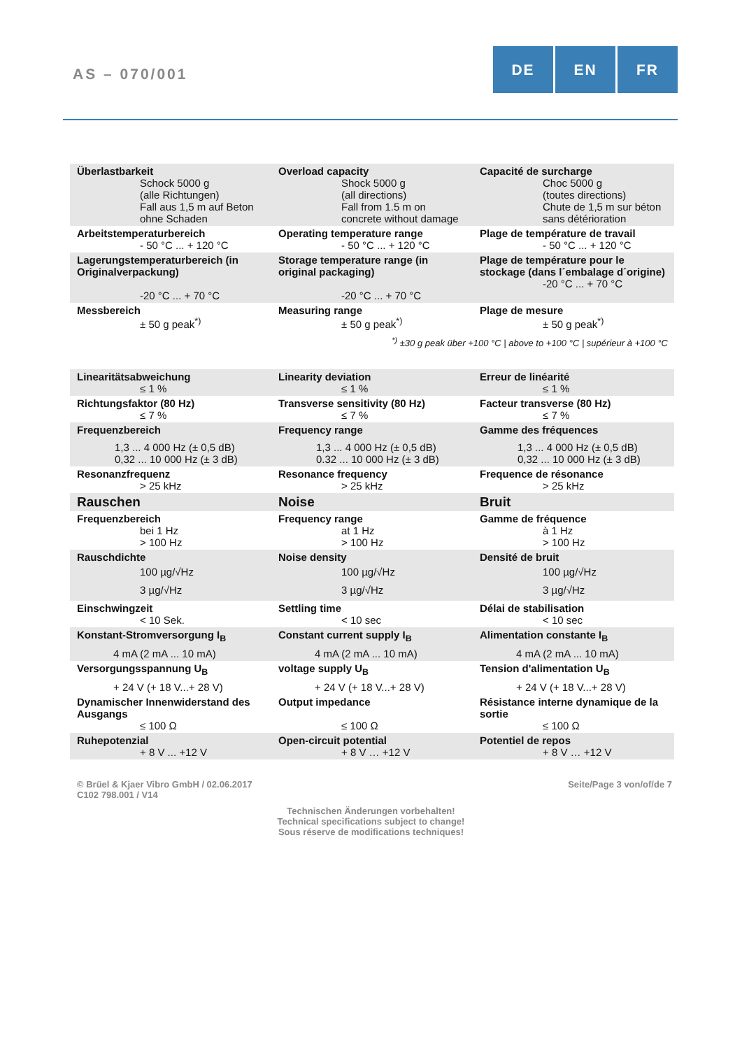AS – 070/001
DE EN FR
| Überlastbarkeit Schock 5000 g (alle Richtungen) Fall aus 1,5 m auf Beton ohne Schaden | Overload capacity Shock 5000 g (all directions) Fall from 1.5 m on concrete without damage | Capacité de surcharge Choc 5000 g (toutes directions) Chute de 1,5 m sur béton sans détérioration |
| Arbeitstemperaturbereich - 50 °C ... + 120 °C | Operating temperature range - 50 °C ... + 120 °C | Plage de température de travail - 50 °C ... + 120 °C |
| Lagerungstemperaturbereich (in Originalverpackung) -20 °C ... + 70 °C | Storage temperature range (in original packaging) -20 °C ... + 70 °C | Plage de température pour le stockage (dans l´embalage d´origine) -20 °C ... + 70 °C |
| Messbereich ± 50 g peak<sup>*)</sup> | Measuring range ± 50 g peak<sup>*)</sup> | Plage de mesure ± 50 g peak<sup>*)</sup> |
<sup>*)</sup> ±30 g peak über +100 °C | above to +100 °C | supérieur à +100 °C
| Linearitätsabweichung ≤ 1 % | Linearity deviation ≤ 1 % | Erreur de linéarité ≤ 1 % |
| Richtungsfaktor (80 Hz) ≤ 7 % | Transverse sensitivity (80 Hz) ≤ 7 % | Facteur transverse (80 Hz) ≤ 7 % |
| Frequenzbereich 1,3 ... 4 000 Hz (± 0,5 dB) 0,32 ... 10 000 Hz (± 3 dB) | Frequency range 1,3 ... 4 000 Hz (± 0,5 dB) 0.32 ... 10 000 Hz (± 3 dB) | Gamme des fréquences 1,3 ... 4 000 Hz (± 0,5 dB) 0,32 ... 10 000 Hz (± 3 dB) |
| Resonanzfrequenz > 25 kHz | Resonance frequency > 25 kHz | Frequence de résonance > 25 kHz |
| Rauschen | Noise | Bruit |
| Frequenzbereich bei 1 Hz > 100 Hz | Frequency range at 1 Hz > 100 Hz | Gamme de fréquence à 1 Hz > 100 Hz |
| Rauschdichte 100 µg/√Hz 3 µg/√Hz | Noise density 100 µg/√Hz 3 µg/√Hz | Densité de bruit 100 µg/√Hz 3 µg/√Hz |
| Einschwingzeit < 10 Sek. | Settling time < 10 sec | Délai de stabilisation < 10 sec |
| Konstant-Stromversorgung I<sub>B</sub> 4 mA (2 mA ... 10 mA) | Constant current supply I<sub>B</sub> 4 mA (2 mA ... 10 mA) | Alimentation constante I<sub>B</sub> 4 mA (2 mA ... 10 mA) |
| Versorgungsspannung U<sub>B</sub> + 24 V (+ 18 V...+ 28 V) | voltage supply U<sub>B</sub> + 24 V (+ 18 V...+ 28 V) | Tension d'alimentation U<sub>B</sub> + 24 V (+ 18 V...+ 28 V) |
| Dynamischer Innenwiderstand des Ausgangs ≤ 100 Ω | Output impedance ≤ 100 Ω | Résistance interne dynamique de la sortie ≤ 100 Ω |
| Ruhepotenzial + 8 V ... +12 V | Open-circuit potential + 8 V … +12 V | Potentiel de repos + 8 V … +12 V |
© Brüel & Kjaer Vibro GmbH / 02.06.2017
C102 798.001 / V14
Seite/Page 3 von/of/de 7
Technischen Änderungen vorbehalten!
Technical specifications subject to change!
Sous réserve de modifications techniques!